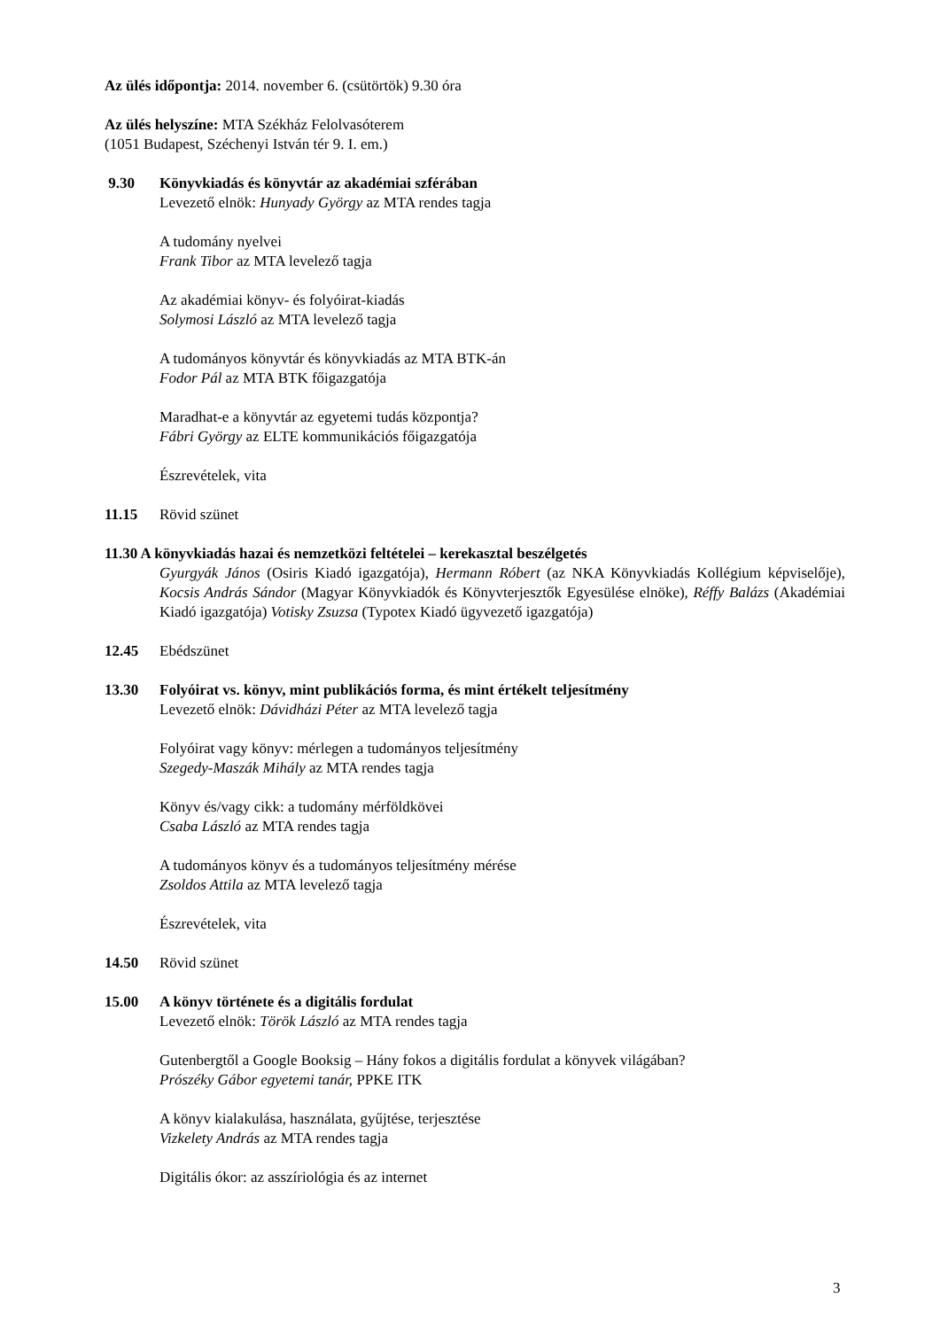Az ülés időpontja: 2014. november 6. (csütörtök) 9.30 óra
Az ülés helyszíne: MTA Székház Felolvasóterem
(1051 Budapest, Széchenyi István tér 9. I. em.)
9.30 Könyvkiadás és könyvtár az akadémiai szférában
Levezető elnök: Hunyady György az MTA rendes tagja
A tudomány nyelvei
Frank Tibor az MTA levelező tagja
Az akadémiai könyv- és folyóirat-kiadás
Solymosi László az MTA levelező tagja
A tudományos könyvtár és könyvkiadás az MTA BTK-án
Fodor Pál az MTA BTK főigazgatója
Maradhat-e a könyvtár az egyetemi tudás központja?
Fábri György az ELTE kommunikációs főigazgatója
Észrevételek, vita
11.15 Rövid szünet
11.30 A könyvkiadás hazai és nemzetközi feltételei – kerekasztal beszélgetés
Gyurgyák János (Osiris Kiadó igazgatója), Hermann Róbert (az NKA Könyvkiadás Kollégium képviselője), Kocsis András Sándor (Magyar Könyvkiadók és Könyvterjesztők Egyesülése elnöke), Réffy Balázs (Akadémiai Kiadó igazgatója) Votisky Zsuzsa (Typotex Kiadó ügyvezető igazgatója)
12.45 Ebédszünet
13.30 Folyóirat vs. könyv, mint publikációs forma, és mint értékelt teljesítmény
Levezető elnök: Dávidházi Péter az MTA levelező tagja
Folyóirat vagy könyv: mérlegen a tudományos teljesítmény
Szegedy-Maszák Mihály az MTA rendes tagja
Könyv és/vagy cikk: a tudomány mérföldkövei
Csaba László az MTA rendes tagja
A tudományos könyv és a tudományos teljesítmény mérése
Zsoldos Attila az MTA levelező tagja
Észrevételek, vita
14.50 Rövid szünet
15.00 A könyv története és a digitális fordulat
Levezető elnök: Török László az MTA rendes tagja
Gutenbergtől a Google Booksig – Hány fokos a digitális fordulat a könyvek világában?
Prószéky Gábor egyetemi tanár, PPKE ITK
A könyv kialakulása, használata, gyűjtése, terjesztése
Vizkelety András az MTA rendes tagja
Digitális ókor: az asszíriológia és az internet
3